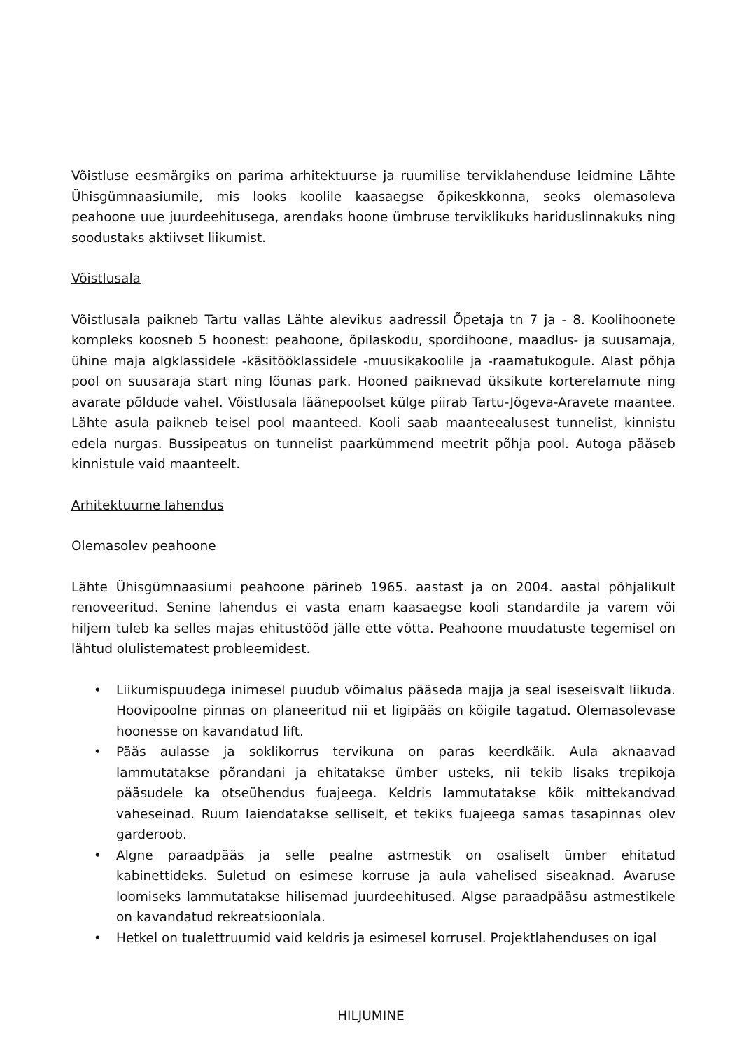Võistluse eesmärgiks on parima arhitektuurse ja ruumilise terviklahenduse leidmine Lähte Ühisgümnaasiumile, mis looks koolile kaasaegse õpikeskkonna, seoks olemasoleva peahoone uue juurdeehitusega, arendaks hoone ümbruse terviklikuks hariduslinnakuks ning soodustaks aktiivset liikumist.
Võistlusala
Võistlusala paikneb Tartu vallas Lähte alevikus aadressil Õpetaja tn 7 ja - 8. Koolihoonete kompleks koosneb 5 hoonest: peahoone, õpilaskodu, spordihoone, maadlus- ja suusamaja, ühine maja algklassidele -käsitööklassidele -muusikakoolile ja -raamatukogule. Alast põhja pool on suusaraja start ning lõunas park. Hooned paiknevad üksikute korterelamute ning avarate põldude vahel. Võistlusala läänepoolset külge piirab Tartu-Jõgeva-Aravete maantee. Lähte asula paikneb teisel pool maanteed. Kooli saab maanteealusest tunnelist, kinnistu edela nurgas. Bussipeatus on tunnelist paarkümmend meetrit põhja pool. Autoga pääseb kinnistule vaid maanteelt.
Arhitektuurne lahendus
Olemasolev peahoone
Lähte Ühisgümnaasiumi peahoone pärineb 1965. aastast ja on 2004. aastal põhjalikult renoveeritud. Senine lahendus ei vasta enam kaasaegse kooli standardile ja varem või hiljem tuleb ka selles majas ehitustööd jälle ette võtta. Peahoone muudatuste tegemisel on lähtud olulistematest probleemidest.
• Liikumispuudega inimesel puudub võimalus pääseda majja ja seal iseseisvalt liikuda. Hoovipoolne pinnas on planeeritud nii et ligipääs on kõigile tagatud. Olemasolevase hoonesse on kavandatud lift.
• Pääs aulasse ja soklikorrus tervikuna on paras keerdkäik. Aula aknaavad lammutatakse põrandani ja ehitatakse ümber usteks, nii tekib lisaks trepikoja pääsudele ka otseühendus fuajeega. Keldris lammutatakse kõik mittekandvad vaheseinad. Ruum laiendatakse selliselt, et tekiks fuajeega samas tasapinnas olev garderoob.
• Algne paraadpääs ja selle pealne astmestik on osaliselt ümber ehitatud kabinettideks. Suletud on esimese korruse ja aula vahelised siseaknad. Avaruse loomiseks lammutatakse hilisemad juurdeehitused. Algse paraadpääsu astmestikele on kavandatud rekreatsiooniala.
• Hetkel on tualettruumid vaid keldris ja esimesel korrusel. Projektlahenduses on igal
HILJUMINE